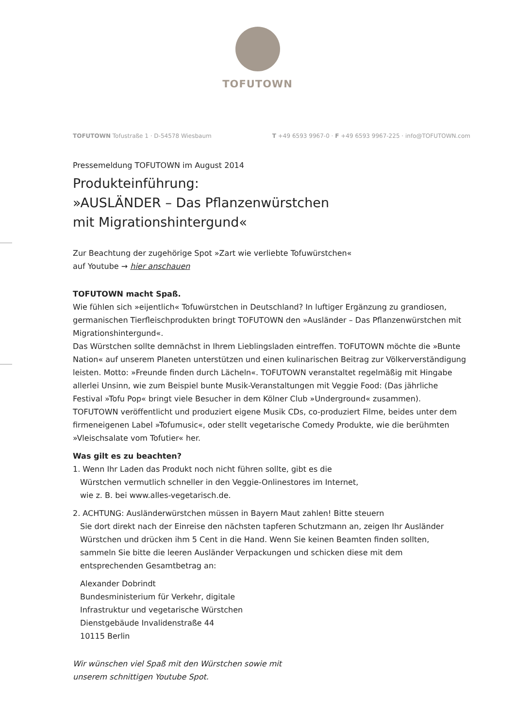TOFUTOWN
TOFUTOWN Tofustraße 1 · D-54578 Wiesbaum T +49 6593 9967-0 · F +49 6593 9967-225 · info@TOFUTOWN.com
Pressemeldung TOFUTOWN im August 2014
Produkteinführung:
»AUSLÄNDER – Das Pflanzenwürstchen
mit Migrationshintergund«
Zur Beachtung der zugehörige Spot »Zart wie verliebte Tofuwürstchen«
auf Youtube → hier anschauen
TOFUTOWN macht Spaß.
Wie fühlen sich »eijentlich« Tofuwürstchen in Deutschland? In luftiger Ergänzung zu grandiosen, germanischen Tierfleischprodukten bringt TOFUTOWN den »Ausländer – Das Pflanzenwürstchen mit Migrationshintergund«.
Das Würstchen sollte demnächst in Ihrem Lieblingsladen eintreffen. TOFUTOWN möchte die »Bunte Nation« auf unserem Planeten unterstützen und einen kulinarischen Beitrag zur Völkerverständigung leisten. Motto: »Freunde finden durch Lächeln«. TOFUTOWN veranstaltet regelmäßig mit Hingabe allerlei Unsinn, wie zum Beispiel bunte Musik-Veranstaltungen mit Veggie Food: (Das jährliche Festival »Tofu Pop« bringt viele Besucher in dem Kölner Club »Underground« zusammen). TOFUTOWN veröffentlicht und produziert eigene Musik CDs, co-produziert Filme, beides unter dem firmeneigenen Label »Tofumusic«, oder stellt vegetarische Comedy Produkte, wie die berühmten »Vleischsalate vom Tofutier« her.
Was gilt es zu beachten?
1. Wenn Ihr Laden das Produkt noch nicht führen sollte, gibt es die
Würstchen vermutlich schneller in den Veggie-Onlinestores im Internet,
wie z. B. bei www.alles-vegetarisch.de.
2. ACHTUNG: Ausländerwürstchen müssen in Bayern Maut zahlen! Bitte steuern
Sie dort direkt nach der Einreise den nächsten tapferen Schutzmann an, zeigen Ihr Ausländer Würstchen und drücken ihm 5 Cent in die Hand. Wenn Sie keinen Beamten finden sollten, sammeln Sie bitte die leeren Ausländer Verpackungen und schicken diese mit dem entsprechenden Gesamtbetrag an:
Alexander Dobrindt
Bundesministerium für Verkehr, digitale
Infrastruktur und vegetarische Würstchen
Dienstgebäude Invalidenstraße 44
10115 Berlin
Wir wünschen viel Spaß mit den Würstchen sowie mit
unserem schnittigen Youtube Spot.